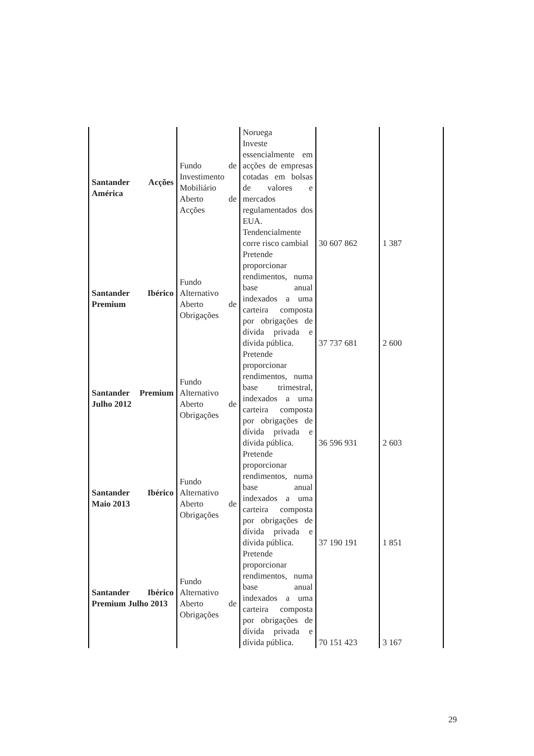| Santander Acções América | Fundo de Investimento Mobiliário Aberto de Acções | Noruega Investe essencialmente em acções de empresas cotadas em bolsas de valores e mercados regulamentados dos EUA. Tendencialmente corre risco cambial | 30 607 862 | 1 387 |
| Santander Ibérico Premium | Fundo Alternativo Aberto de Obrigações | Pretende proporcionar rendimentos, numa base anual indexados a uma carteira composta por obrigações de dívida privada e dívida pública. | 37 737 681 | 2 600 |
| Santander Premium Julho 2012 | Fundo Alternativo Aberto de Obrigações | Pretende proporcionar rendimentos, numa base trimestral, indexados a uma carteira composta por obrigações de dívida privada e dívida pública. | 36 596 931 | 2 603 |
| Santander Ibérico Maio 2013 | Fundo Alternativo Aberto de Obrigações | Pretende proporcionar rendimentos, numa base anual indexados a uma carteira composta por obrigações de dívida privada e dívida pública. | 37 190 191 | 1 851 |
| Santander Ibérico Premium Julho 2013 | Fundo Alternativo Aberto de Obrigações | Pretende proporcionar rendimentos, numa base anual indexados a uma carteira composta por obrigações de dívida privada e dívida pública. | 70 151 423 | 3 167 |
29